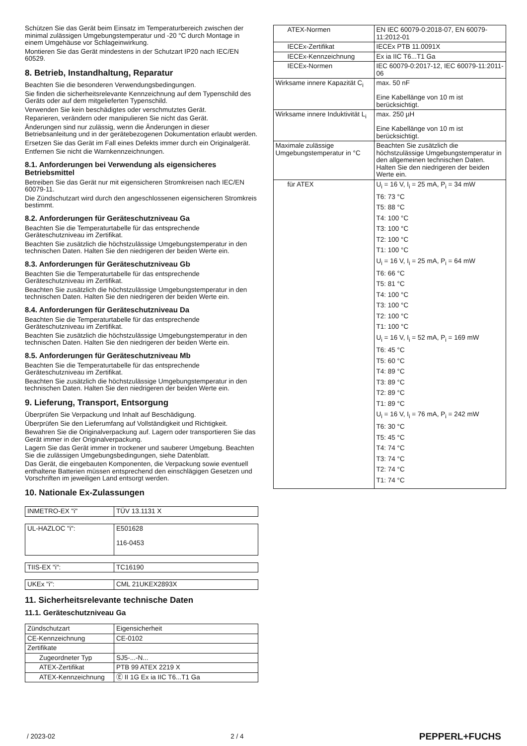Schützen Sie das Gerät beim Einsatz im Temperaturbereich zwischen der minimal zulässigen Umgebungstemperatur und -20 °C durch Montage in einem Umgehäuse vor Schlageinwirkung.
Montieren Sie das Gerät mindestens in der Schutzart IP20 nach IEC/EN 60529.
8. Betrieb, Instandhaltung, Reparatur
Beachten Sie die besonderen Verwendungsbedingungen.
Sie finden die sicherheitsrelevante Kennzeichnung auf dem Typenschild des Geräts oder auf dem mitgelieferten Typenschild.
Verwenden Sie kein beschädigtes oder verschmutztes Gerät.
Reparieren, verändern oder manipulieren Sie nicht das Gerät.
Änderungen sind nur zulässig, wenn die Änderungen in dieser Betriebsanleitung und in der gerätebezogenen Dokumentation erlaubt werden.
Ersetzen Sie das Gerät im Fall eines Defekts immer durch ein Originalgerät.
Entfernen Sie nicht die Warnkennzeichnungen.
8.1. Anforderungen bei Verwendung als eigensicheres Betriebsmittel
Betreiben Sie das Gerät nur mit eigensicheren Stromkreisen nach IEC/EN 60079-11.
Die Zündschutzart wird durch den angeschlossenen eigensicheren Stromkreis bestimmt.
8.2. Anforderungen für Geräteschutzniveau Ga
Beachten Sie die Temperaturtabelle für das entsprechende Geräteschutzniveau im Zertifikat.
Beachten Sie zusätzlich die höchstzulässige Umgebungstemperatur in den technischen Daten. Halten Sie den niedrigeren der beiden Werte ein.
8.3. Anforderungen für Geräteschutzniveau Gb
Beachten Sie die Temperaturtabelle für das entsprechende Geräteschutzniveau im Zertifikat.
Beachten Sie zusätzlich die höchstzulässige Umgebungstemperatur in den technischen Daten. Halten Sie den niedrigeren der beiden Werte ein.
8.4. Anforderungen für Geräteschutzniveau Da
Beachten Sie die Temperaturtabelle für das entsprechende Geräteschutzniveau im Zertifikat.
Beachten Sie zusätzlich die höchstzulässige Umgebungstemperatur in den technischen Daten. Halten Sie den niedrigeren der beiden Werte ein.
8.5. Anforderungen für Geräteschutzniveau Mb
Beachten Sie die Temperaturtabelle für das entsprechende Geräteschutzniveau im Zertifikat.
Beachten Sie zusätzlich die höchstzulässige Umgebungstemperatur in den technischen Daten. Halten Sie den niedrigeren der beiden Werte ein.
9. Lieferung, Transport, Entsorgung
Überprüfen Sie Verpackung und Inhalt auf Beschädigung.
Überprüfen Sie den Lieferumfang auf Vollständigkeit und Richtigkeit.
Bewahren Sie die Originalverpackung auf. Lagern oder transportieren Sie das Gerät immer in der Originalverpackung.
Lagern Sie das Gerät immer in trockener und sauberer Umgebung. Beachten Sie die zulässigen Umgebungsbedingungen, siehe Datenblatt.
Das Gerät, die eingebauten Komponenten, die Verpackung sowie eventuell enthaltene Batterien müssen entsprechend den einschlägigen Gesetzen und Vorschriften im jeweiligen Land entsorgt werden.
10. Nationale Ex-Zulassungen
| INMETRO-EX "i" | TÜV 13.1131 X |
| UL-HAZLOC "i": | E501628 116-0453 |
| TIIS-EX "i": | TC16190 |
| UKEx "i": | CML 21UKEX2893X |
11. Sicherheitsrelevante technische Daten
11.1. Geräteschutzniveau Ga
| Zündschutzart | Eigensicherheit |
| CE-Kennzeichnung | CE-0102 |
| Zertifikate | |
| Zugeordneter Typ | SJ5-...-N... |
| ATEX-Zertifikat | PTB 99 ATEX 2219 X |
| ATEX-Kennzeichnung | Ⓔ II 1G Ex ia IIC T6...T1 Ga |
| ATEX-Normen | EN IEC 60079-0:2018-07, EN 60079-11:2012-01 |
| IECEx-Zertifikat | IECEx PTB 11.0091X |
| IECEx-Kennzeichnung | Ex ia IIC T6...T1 Ga |
| IECEx-Normen | IEC 60079-0:2017-12, IEC 60079-11:2011-06 |
| Wirksame innere Kapazität C<sub>i</sub> | max. 50 nF Eine Kabellänge von 10 m ist berücksichtigt. |
| Wirksame innere Induktivität L<sub>i</sub> | max. 250 µH Eine Kabellänge von 10 m ist berücksichtigt. |
| Maximale zulässige Umgebungstemperatur in °C | Beachten Sie zusätzlich die höchstzulässige Umgebungstemperatur in den allgemeinen technischen Daten. Halten Sie den niedrigeren der beiden Werte ein. |
| für ATEX | U<sub>i</sub> = 16 V, I<sub>i</sub> = 25 mA, P<sub>i</sub> = 34 mW T6: 73 °C T5: 88 °C T4: 100 °C T3: 100 °C T2: 100 °C T1: 100 °C U<sub>i</sub> = 16 V, I<sub>i</sub> = 25 mA, P<sub>i</sub> = 64 mW T6: 66 °C T5: 81 °C T4: 100 °C T3: 100 °C T2: 100 °C T1: 100 °C U<sub>i</sub> = 16 V, I<sub>i</sub> = 52 mA, P<sub>i</sub> = 169 mW T6: 45 °C T5: 60 °C T4: 89 °C T3: 89 °C T2: 89 °C T1: 89 °C U<sub>i</sub> = 16 V, I<sub>i</sub> = 76 mA, P<sub>i</sub> = 242 mW T6: 30 °C T5: 45 °C T4: 74 °C T3: 74 °C T2: 74 °C T1: 74 °C |
/ 2023-02 2 / 4 PEPPERL+FUCHS